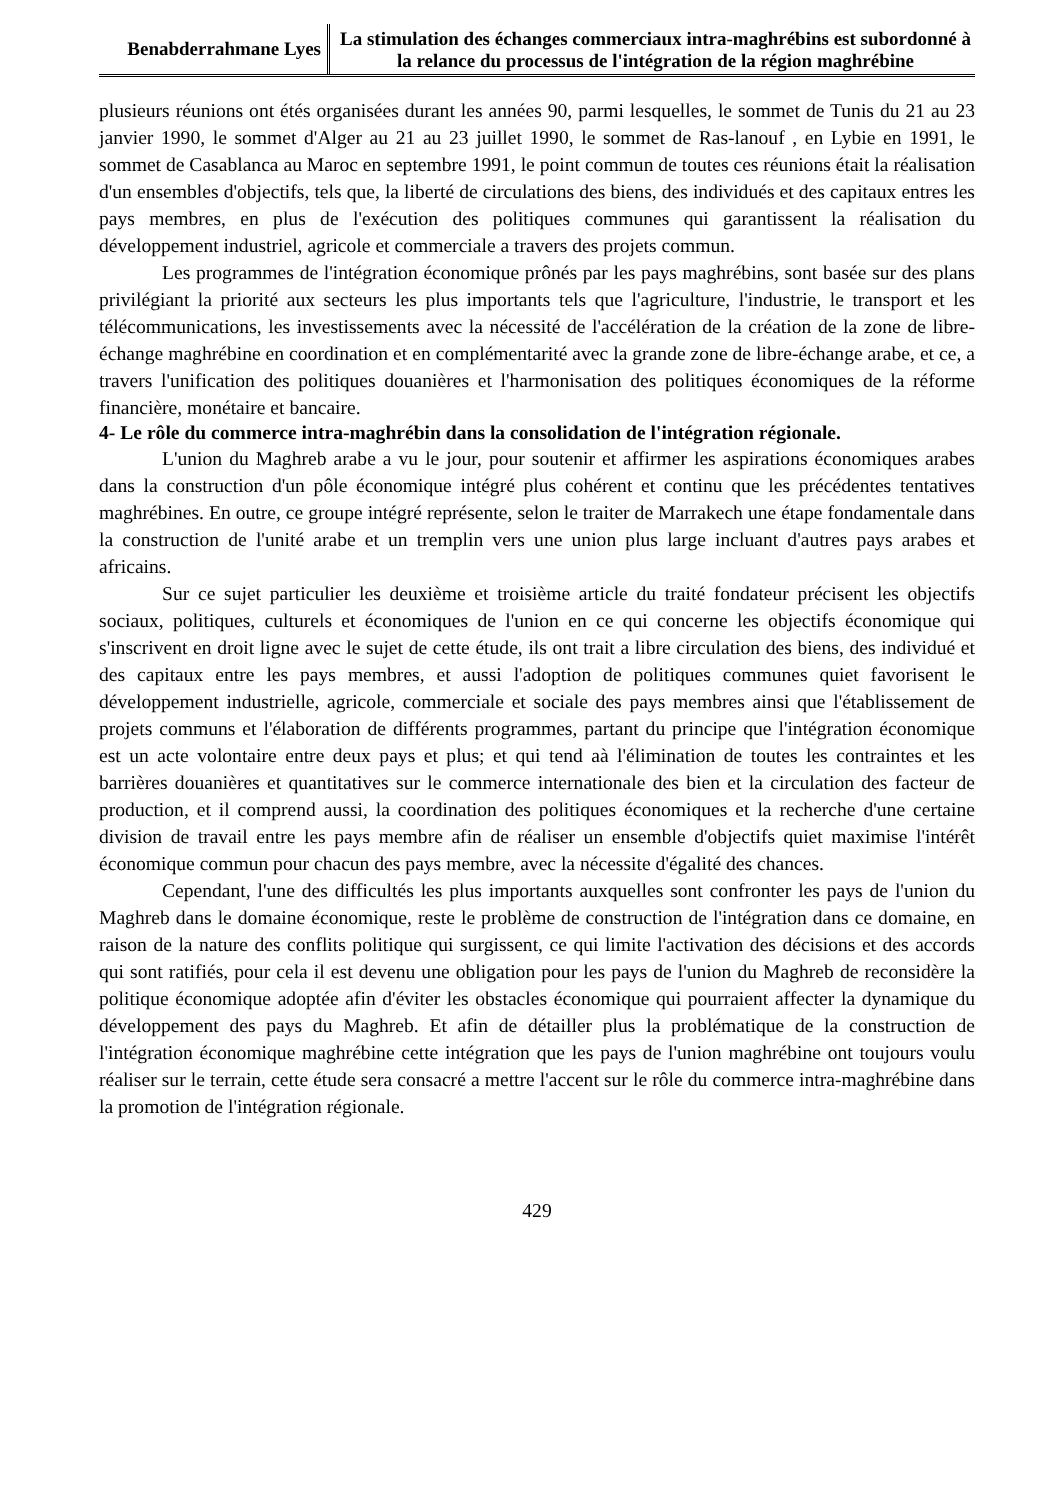Benabderrahmane Lyes
La stimulation des échanges commerciaux intra-maghrébins est subordonné à la relance du processus de l'intégration de la région maghrébine
plusieurs réunions ont étés organisées durant les années 90, parmi lesquelles, le sommet de Tunis du 21 au 23 janvier 1990, le sommet d'Alger au 21 au 23 juillet 1990, le sommet de Ras-lanouf , en Lybie en 1991, le sommet de Casablanca au Maroc en septembre 1991, le point commun de toutes ces réunions était la réalisation d'un ensembles d'objectifs, tels que, la liberté de circulations des biens, des individués et des capitaux entres les pays membres, en plus de l'exécution des politiques communes qui garantissent la réalisation du développement industriel, agricole et commerciale a travers des projets commun.
Les programmes de l'intégration économique prônés par les pays maghrébins, sont basée sur des plans privilégiant la priorité aux secteurs les plus importants tels que l'agriculture, l'industrie, le transport et les télécommunications, les investissements avec la nécessité de l'accélération de la création de la zone de libre-échange maghrébine en coordination et en complémentarité avec la grande zone de libre-échange arabe, et ce, a travers l'unification des politiques douanières et l'harmonisation des politiques économiques de la réforme financière, monétaire et bancaire.
4- Le rôle du commerce intra-maghrébin dans la consolidation de l'intégration régionale.
L'union du Maghreb arabe a vu le jour, pour soutenir et affirmer les aspirations économiques arabes dans la construction d'un pôle économique intégré plus cohérent et continu que les précédentes tentatives maghrébines. En outre, ce groupe intégré représente, selon le traiter de Marrakech une étape fondamentale dans la construction de l'unité arabe et un tremplin vers une union plus large incluant d'autres pays arabes et africains.
Sur ce sujet particulier les deuxième et troisième article du traité fondateur précisent les objectifs sociaux, politiques, culturels et économiques de l'union en ce qui concerne les objectifs économique qui s'inscrivent en droit ligne avec le sujet de cette étude, ils ont trait a libre circulation des biens, des individué et des capitaux entre les pays membres, et aussi l'adoption de politiques communes quiet favorisent le développement industrielle, agricole, commerciale et sociale des pays membres ainsi que l'établissement de projets communs et l'élaboration de différents programmes, partant du principe que l'intégration économique est un acte volontaire entre deux pays et plus; et qui tend aà l'élimination de toutes les contraintes et les barrières douanières et quantitatives sur le commerce internationale des bien et la circulation des facteur de production, et il comprend aussi, la coordination des politiques économiques et la recherche d'une certaine division de travail entre les pays membre afin de réaliser un ensemble d'objectifs quiet maximise l'intérêt économique commun pour chacun des pays membre, avec la nécessite d'égalité des chances.
Cependant, l'une des difficultés les plus importants auxquelles sont confronter les pays de l'union du Maghreb dans le domaine économique, reste le problème de construction de l'intégration dans ce domaine, en raison de la nature des conflits politique qui surgissent, ce qui limite l'activation des décisions et des accords qui sont ratifiés, pour cela il est devenu une obligation pour les pays de l'union du Maghreb de reconsidère la politique économique adoptée afin d'éviter les obstacles économique qui pourraient affecter la dynamique du développement des pays du Maghreb. Et afin de détailler plus la problématique de la construction de l'intégration économique maghrébine cette intégration que les pays de l'union maghrébine ont toujours voulu réaliser sur le terrain, cette étude sera consacré a mettre l'accent sur le rôle du commerce intra-maghrébine dans la promotion de l'intégration régionale.
429